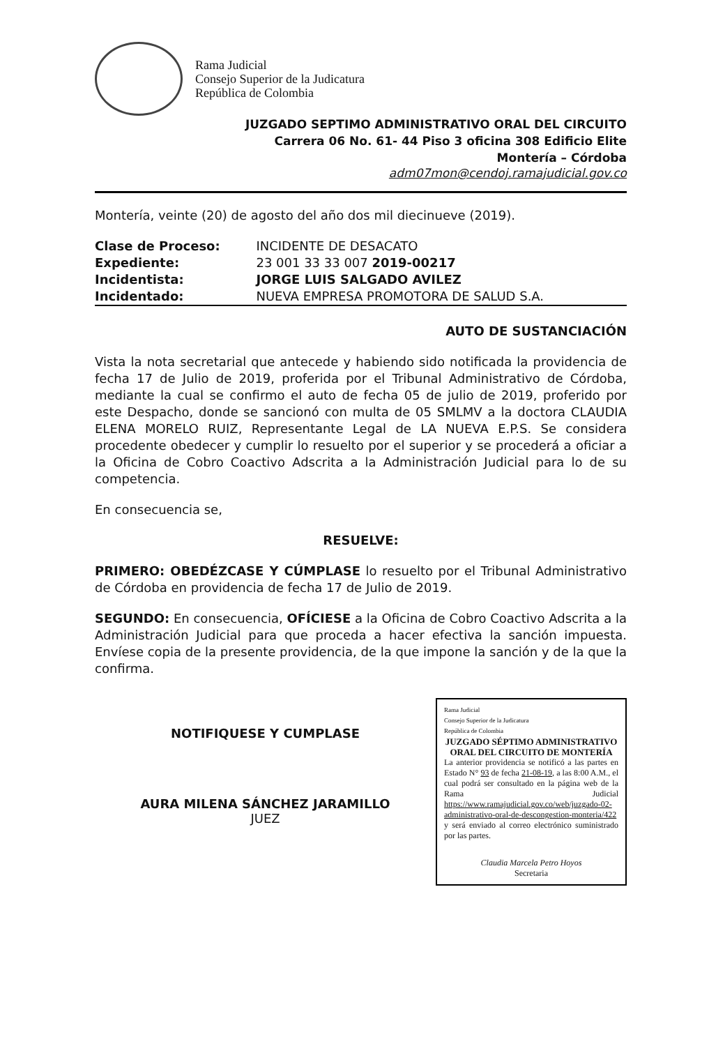Rama Judicial
Consejo Superior de la Judicatura
República de Colombia
JUZGADO SEPTIMO ADMINISTRATIVO ORAL DEL CIRCUITO
Carrera 06 No. 61- 44 Piso 3 oficina 308 Edificio Elite
Montería – Córdoba
adm07mon@cendoj.ramajudicial.gov.co
Montería, veinte (20) de agosto del año dos mil diecinueve (2019).
| Clase de Proceso: | INCIDENTE DE DESACATO |
| Expediente: | 23 001 33 33 007 2019-00217 |
| Incidentista: | JORGE LUIS SALGADO AVILEZ |
| Incidentado: | NUEVA EMPRESA PROMOTORA DE SALUD S.A. |
AUTO DE SUSTANCIACIÓN
Vista la nota secretarial que antecede y habiendo sido notificada la providencia de fecha 17 de Julio de 2019, proferida por el Tribunal Administrativo de Córdoba, mediante la cual se confirmo el auto de fecha 05 de julio de 2019, proferido por este Despacho, donde se sancionó con multa de 05 SMLMV a la doctora CLAUDIA ELENA MORELO RUIZ, Representante Legal de LA NUEVA E.P.S. Se considera procedente obedecer y cumplir lo resuelto por el superior y se procederá a oficiar a la Oficina de Cobro Coactivo Adscrita a la Administración Judicial para lo de su competencia.
En consecuencia se,
RESUELVE:
PRIMERO: OBEDÉZCASE Y CÚMPLASE lo resuelto por el Tribunal Administrativo de Córdoba en providencia de fecha 17 de Julio de 2019.
SEGUNDO: En consecuencia, OFÍCIESE a la Oficina de Cobro Coactivo Adscrita a la Administración Judicial para que proceda a hacer efectiva la sanción impuesta. Envíese copia de la presente providencia, de la que impone la sanción y de la que la confirma.
NOTIFIQUESE Y CUMPLASE
AURA MILENA SÁNCHEZ JARAMILLO
JUEZ
Rama Judicial
Consejo Superior de la Judicatura
República de Colombia
JUZGADO SÉPTIMO ADMINISTRATIVO ORAL DEL CIRCUITO DE MONTERÍA
La anterior providencia se notificó a las partes en Estado N° 93 de fecha 21-08-19, a las 8:00 A.M., el cual podrá ser consultado en la página web de la Rama Judicial https://www.ramajudicial.gov.co/web/juzgado-02-administrativo-oral-de-descongestion-monteria/422 y será enviado al correo electrónico suministrado por las partes.
Claudia Marcela Petro Hoyos
Secretaria